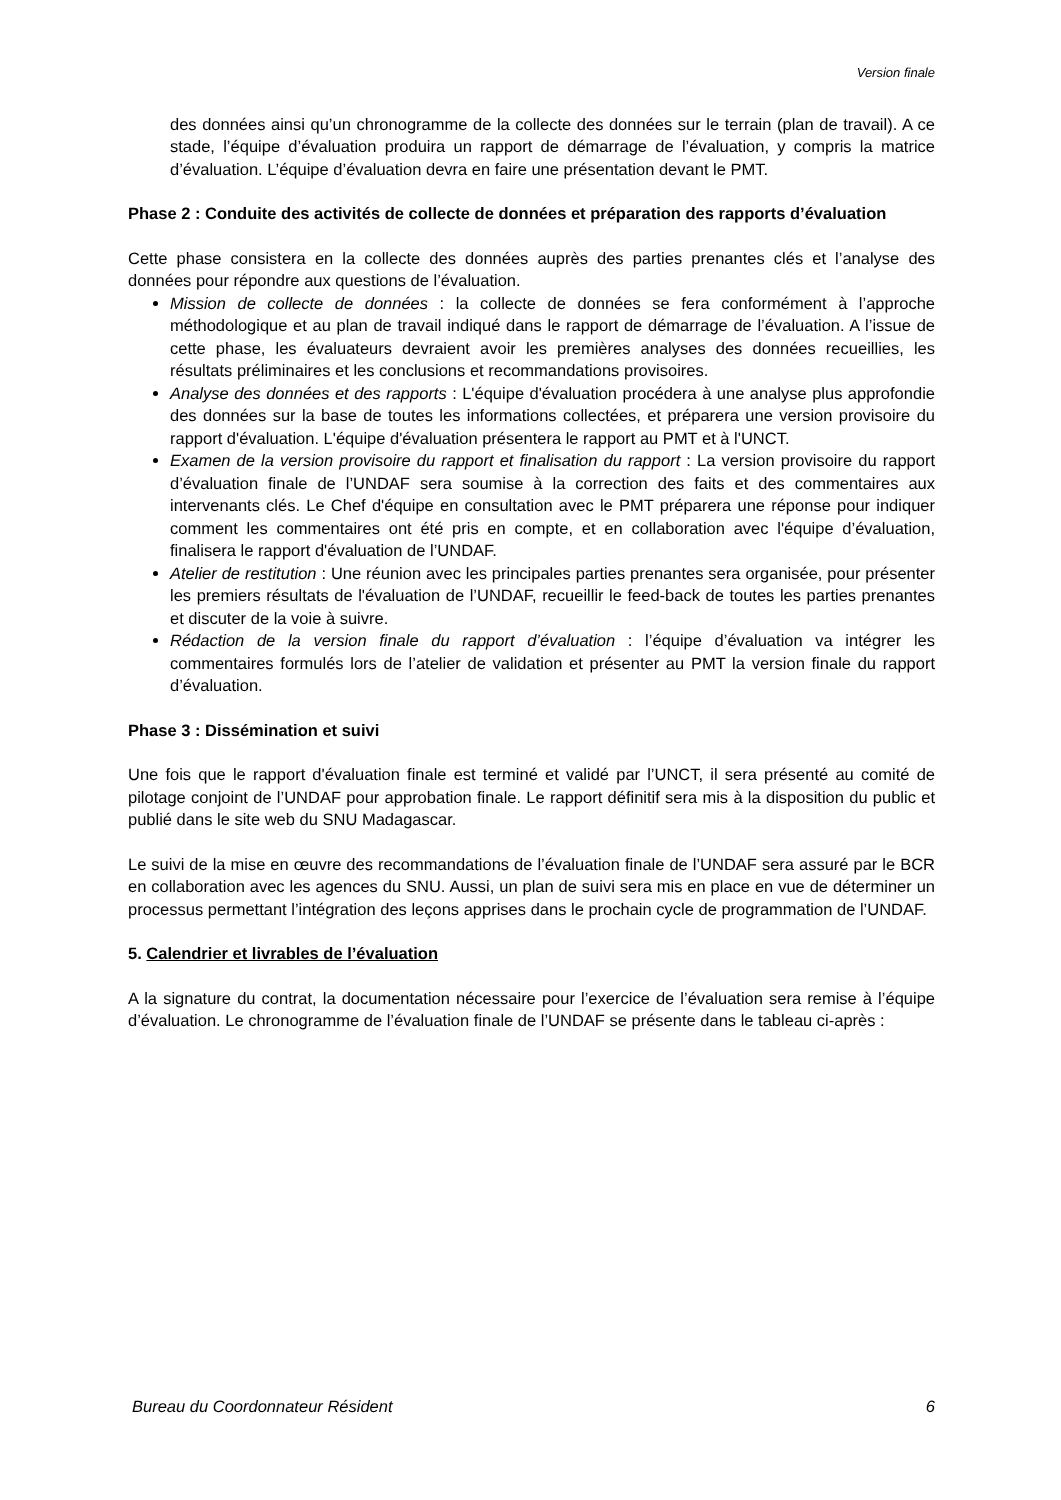Version finale
des données ainsi qu’un chronogramme de la collecte des données sur le terrain (plan de travail). A ce stade, l’équipe d’évaluation produira un rapport de démarrage de l’évaluation, y compris la matrice d’évaluation. L’équipe d’évaluation devra en faire une présentation devant le PMT.
Phase 2 : Conduite des activités de collecte de données et préparation des rapports d’évaluation
Cette phase consistera en la collecte des données auprès des parties prenantes clés et l’analyse des données pour répondre aux questions de l’évaluation.
Mission de collecte de données : la collecte de données se fera conformément à l’approche méthodologique et au plan de travail indiqué dans le rapport de démarrage de l’évaluation. A l’issue de cette phase, les évaluateurs devraient avoir les premières analyses des données recueillies, les résultats préliminaires et les conclusions et recommandations provisoires.
Analyse des données et des rapports : L'équipe d'évaluation procédera à une analyse plus approfondie des données sur la base de toutes les informations collectées, et préparera une version provisoire du rapport d'évaluation. L'équipe d'évaluation présentera le rapport au PMT et à l'UNCT.
Examen de la version provisoire du rapport et finalisation du rapport : La version provisoire du rapport d’évaluation finale de l’UNDAF sera soumise à la correction des faits et des commentaires aux intervenants clés. Le Chef d'équipe en consultation avec le PMT préparera une réponse pour indiquer comment les commentaires ont été pris en compte, et en collaboration avec l'équipe d’évaluation, finalisera le rapport d'évaluation de l’UNDAF.
Atelier de restitution : Une réunion avec les principales parties prenantes sera organisée, pour présenter les premiers résultats de l'évaluation de l’UNDAF, recueillir le feed-back de toutes les parties prenantes et discuter de la voie à suivre.
Rédaction de la version finale du rapport d’évaluation : l’équipe d’évaluation va intégrer les commentaires formulés lors de l’atelier de validation et présenter au PMT la version finale du rapport d’évaluation.
Phase 3 : Dissémination et suivi
Une fois que le rapport d'évaluation finale est terminé et validé par l’UNCT, il sera présenté au comité de pilotage conjoint de l’UNDAF pour approbation finale. Le rapport définitif sera mis à la disposition du public et publié dans le site web du SNU Madagascar.
Le suivi de la mise en œuvre des recommandations de l’évaluation finale de l’UNDAF sera assuré par le BCR en collaboration avec les agences du SNU. Aussi, un plan de suivi sera mis en place en vue de déterminer un processus permettant l’intégration des leçons apprises dans le prochain cycle de programmation de l’UNDAF.
5. Calendrier et livrables de l’évaluation
A la signature du contrat, la documentation nécessaire pour l’exercice de l’évaluation sera remise à l’équipe d’évaluation. Le chronogramme de l’évaluation finale de l’UNDAF se présente dans le tableau ci-après :
Bureau du Coordonnateur Résident 6